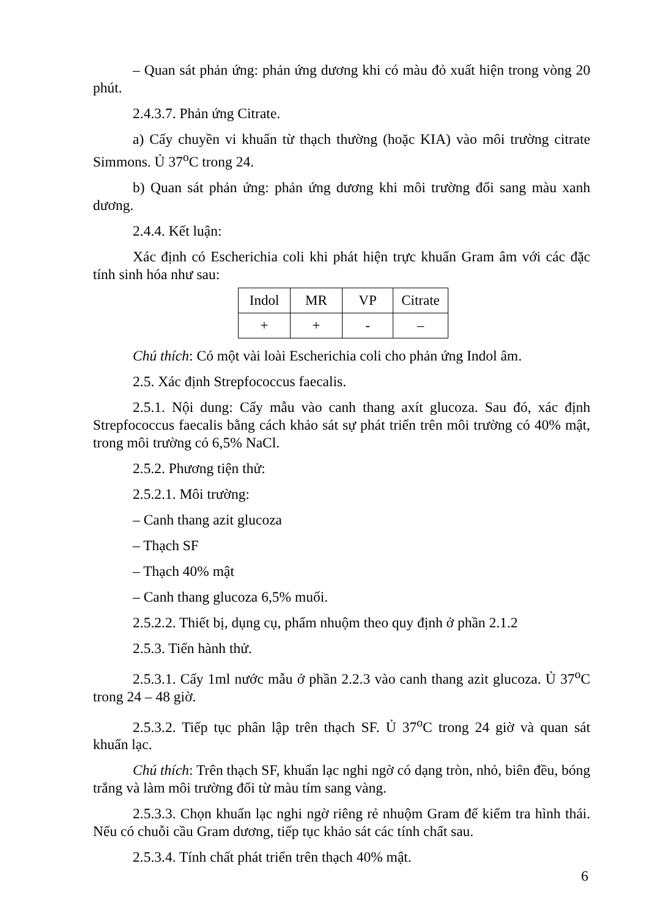– Quan sát phản ứng: phản ứng dương khi có màu đỏ xuất hiện trong vòng 20 phút.
2.4.3.7. Phản ứng Citrate.
a) Cấy chuyền vi khuẩn từ thạch thường (hoặc KIA) vào môi trường citrate Simmons. Ủ 37<sup>o</sup>C trong 24.
b) Quan sát phản ứng: phản ứng dương khi môi trường đổi sang màu xanh dương.
2.4.4. Kết luận:
Xác định có Escherichia coli khi phát hiện trực khuẩn Gram âm với các đặc tính sinh hóa như sau:
| Indol | MR | VP | Citrate |
| + | + | - | – |
Chú thích: Có một vài loài Escherichia coli cho phản ứng Indol âm.
2.5. Xác định Strepfococcus faecalis.
2.5.1. Nội dung: Cấy mẫu vào canh thang axít glucoza. Sau đó, xác định Strepfococcus faecalis bằng cách khảo sát sự phát triển trên môi trường có 40% mật, trong môi trường có 6,5% NaCl.
2.5.2. Phương tiện thử:
2.5.2.1. Môi trường:
– Canh thang azit glucoza
– Thạch SF
– Thạch 40% mật
– Canh thang glucoza 6,5% muối.
2.5.2.2. Thiết bị, dụng cụ, phẩm nhuộm theo quy định ở phần 2.1.2
2.5.3. Tiến hành thử.
2.5.3.1. Cấy 1ml nước mẫu ở phần 2.2.3 vào canh thang azit glucoza. Ủ 37<sup>o</sup>C trong 24 – 48 giờ.
2.5.3.2. Tiếp tục phân lập trên thạch SF. Ủ 37<sup>o</sup>C trong 24 giờ và quan sát khuẩn lạc.
Chú thích: Trên thạch SF, khuẩn lạc nghi ngờ có dạng tròn, nhỏ, biên đều, bóng trắng và làm môi trường đổi từ màu tím sang vàng.
2.5.3.3. Chọn khuẩn lạc nghi ngờ riêng rẻ nhuộm Gram để kiểm tra hình thái. Nếu có chuỗi cầu Gram dương, tiếp tục khảo sát các tính chất sau.
2.5.3.4. Tính chất phát triển trên thạch 40% mật.
6